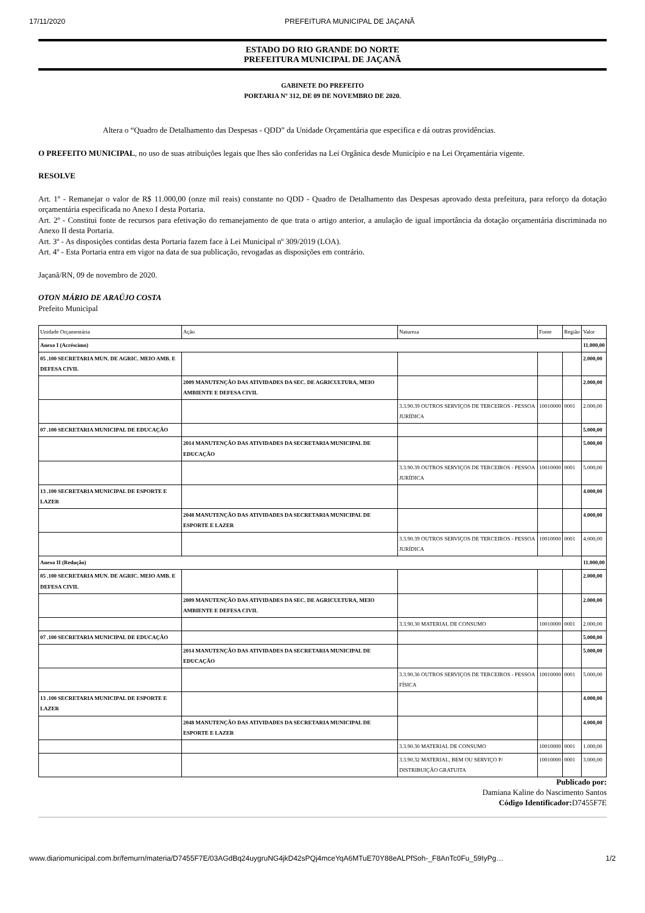17/11/2020 PREFEITURA MUNICIPAL DE JAÇANÃ
ESTADO DO RIO GRANDE DO NORTE
PREFEITURA MUNICIPAL DE JAÇANÃ
GABINETE DO PREFEITO
PORTARIA Nº 312, DE 09 DE NOVEMBRO DE 2020.
Altera o “Quadro de Detalhamento das Despesas - QDD” da Unidade Orçamentária que especifica e dá outras providências.
O PREFEITO MUNICIPAL, no uso de suas atribuições legais que lhes são conferidas na Lei Orgânica desde Município e na Lei Orçamentária vigente.
RESOLVE
Art. 1º - Remanejar o valor de R$ 11.000,00 (onze mil reais) constante no QDD - Quadro de Detalhamento das Despesas aprovado desta prefeitura, para reforço da dotação orçamentária especificada no Anexo I desta Portaria.
Art. 2º - Constitui fonte de recursos para efetivação do remanejamento de que trata o artigo anterior, a anulação de igual importância da dotação orçamentária discriminada no Anexo II desta Portaria.
Art. 3º - As disposições contidas desta Portaria fazem face à Lei Municipal nº 309/2019 (LOA).
Art. 4º - Esta Portaria entra em vigor na data de sua publicação, revogadas as disposições em contrário.
Jaçanã/RN, 09 de novembro de 2020.
OTON MÁRIO DE ARAÚJO COSTA
Prefeito Municipal
| Unidade Orçamentária | Ação | Natureza | Fonte | Região | Valor |
| Anexo I (Acréscimo) | | | | | 11.000,00 |
| 05 .100 SECRETARIA MUN. DE AGRIC. MEIO AMB. E DEFESA CIVIL | | | | | 2.000,00 |
| | 2009 MANUTENÇÃO DAS ATIVIDADES DA SEC. DE AGRICULTURA, MEIO AMBIENTE E DEFESA CIVIL | | | | 2.000,00 |
| | | 3.3.90.39 OUTROS SERVIÇOS DE TERCEIROS - PESSOA JURÍDICA | 10010000 | 0001 | 2.000,00 |
| 07 .100 SECRETARIA MUNICIPAL DE EDUCAÇÃO | | | | | 5.000,00 |
| | 2014 MANUTENÇÃO DAS ATIVIDADES DA SECRETARIA MUNICIPAL DE EDUCAÇÃO | | | | 5.000,00 |
| | | 3.3.90.39 OUTROS SERVIÇOS DE TERCEIROS - PESSOA JURÍDICA | 10010000 | 0001 | 5.000,00 |
| 13 .100 SECRETARIA MUNICIPAL DE ESPORTE E LAZER | | | | | 4.000,00 |
| | 2048 MANUTENÇÃO DAS ATIVIDADES DA SECRETARIA MUNICIPAL DE ESPORTE E LAZER | | | | 4.000,00 |
| | | 3.3.90.39 OUTROS SERVIÇOS DE TERCEIROS - PESSOA JURÍDICA | 10010000 | 0001 | 4.000,00 |
| Anexo II (Redução) | | | | | 11.000,00 |
| 05 .100 SECRETARIA MUN. DE AGRIC. MEIO AMB. E DEFESA CIVIL | | | | | 2.000,00 |
| | 2009 MANUTENÇÃO DAS ATIVIDADES DA SEC. DE AGRICULTURA, MEIO AMBIENTE E DEFESA CIVIL | | | | 2.000,00 |
| | | 3.3.90.30 MATERIAL DE CONSUMO | 10010000 | 0001 | 2.000,00 |
| 07 .100 SECRETARIA MUNICIPAL DE EDUCAÇÃO | | | | | 5.000,00 |
| | 2014 MANUTENÇÃO DAS ATIVIDADES DA SECRETARIA MUNICIPAL DE EDUCAÇÃO | | | | 5.000,00 |
| | | 3.3.90.36 OUTROS SERVIÇOS DE TERCEIROS - PESSOA FÍSICA | 10010000 | 0001 | 5.000,00 |
| 13 .100 SECRETARIA MUNICIPAL DE ESPORTE E LAZER | | | | | 4.000,00 |
| | 2048 MANUTENÇÃO DAS ATIVIDADES DA SECRETARIA MUNICIPAL DE ESPORTE E LAZER | | | | 4.000,00 |
| | | 3.3.90.30 MATERIAL DE CONSUMO | 10010000 | 0001 | 1.000,00 |
| | | 3.3.90.32 MATERIAL, BEM OU SERVIÇO P/ DISTRIBUIÇÃO GRATUITA | 10010000 | 0001 | 3.000,00 |
Publicado por:
Damiana Kaline do Nascimento Santos
Código Identificador: D7455F7E
www.diariomunicipal.com.br/femurn/materia/D7455F7E/03AGdBq24uygruNG4jkD42sPQj4mceYqA6MTuE70Y88eALPfSoh-_F8AnTc0Fu_59IyPg… 1/2